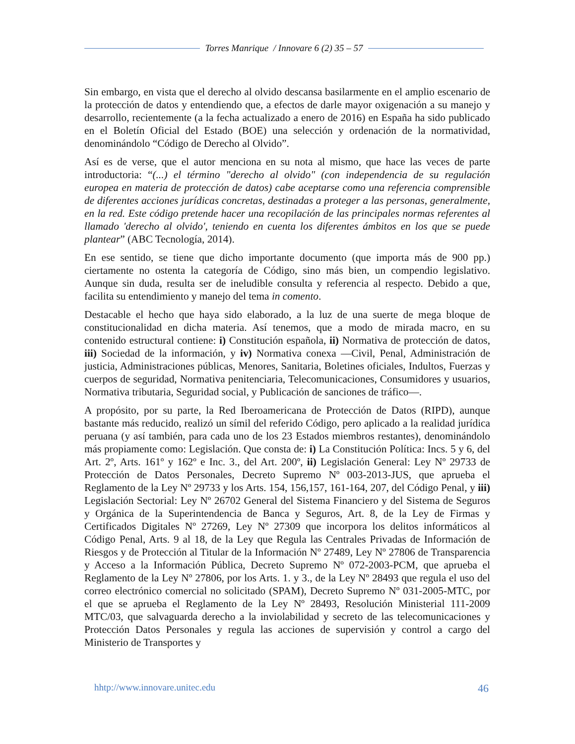Torres Manrique / Innovare 6 (2) 35 – 57
Sin embargo, en vista que el derecho al olvido descansa basilarmente en el amplio escenario de la protección de datos y entendiendo que, a efectos de darle mayor oxigenación a su manejo y desarrollo, recientemente (a la fecha actualizado a enero de 2016) en España ha sido publicado en el Boletín Oficial del Estado (BOE) una selección y ordenación de la normatividad, denominándolo “Código de Derecho al Olvido”.
Así es de verse, que el autor menciona en su nota al mismo, que hace las veces de parte introductoria: “(...) el término "derecho al olvido" (con independencia de su regulación europea en materia de protección de datos) cabe aceptarse como una referencia comprensible de diferentes acciones jurídicas concretas, destinadas a proteger a las personas, generalmente, en la red. Este código pretende hacer una recopilación de las principales normas referentes al llamado 'derecho al olvido', teniendo en cuenta los diferentes ámbitos en los que se puede plantear” (ABC Tecnología, 2014).
En ese sentido, se tiene que dicho importante documento (que importa más de 900 pp.) ciertamente no ostenta la categoría de Código, sino más bien, un compendio legislativo. Aunque sin duda, resulta ser de ineludible consulta y referencia al respecto. Debido a que, facilita su entendimiento y manejo del tema in comento.
Destacable el hecho que haya sido elaborado, a la luz de una suerte de mega bloque de constitucionalidad en dicha materia. Así tenemos, que a modo de mirada macro, en su contenido estructural contiene: i) Constitución española, ii) Normativa de protección de datos, iii) Sociedad de la información, y iv) Normativa conexa —Civil, Penal, Administración de justicia, Administraciones públicas, Menores, Sanitaria, Boletines oficiales, Indultos, Fuerzas y cuerpos de seguridad, Normativa penitenciaria, Telecomunicaciones, Consumidores y usuarios, Normativa tributaria, Seguridad social, y Publicación de sanciones de tráfico—.
A propósito, por su parte, la Red Iberoamericana de Protección de Datos (RIPD), aunque bastante más reducido, realizó un símil del referido Código, pero aplicado a la realidad jurídica peruana (y así también, para cada uno de los 23 Estados miembros restantes), denominándolo más propiamente como: Legislación. Que consta de: i) La Constitución Política: Incs. 5 y 6, del Art. 2º, Arts. 161º y 162º e Inc. 3., del Art. 200º, ii) Legislación General: Ley Nº 29733 de Protección de Datos Personales, Decreto Supremo Nº 003-2013-JUS, que aprueba el Reglamento de la Ley Nº 29733 y los Arts. 154, 156,157, 161-164, 207, del Código Penal, y iii) Legislación Sectorial: Ley Nº 26702 General del Sistema Financiero y del Sistema de Seguros y Orgánica de la Superintendencia de Banca y Seguros, Art. 8, de la Ley de Firmas y Certificados Digitales Nº 27269, Ley Nº 27309 que incorpora los delitos informáticos al Código Penal, Arts. 9 al 18, de la Ley que Regula las Centrales Privadas de Información de Riesgos y de Protección al Titular de la Información Nº 27489, Ley Nº 27806 de Transparencia y Acceso a la Información Pública, Decreto Supremo Nº 072-2003-PCM, que aprueba el Reglamento de la Ley Nº 27806, por los Arts. 1. y 3., de la Ley Nº 28493 que regula el uso del correo electrónico comercial no solicitado (SPAM), Decreto Supremo Nº 031-2005-MTC, por el que se aprueba el Reglamento de la Ley Nº 28493, Resolución Ministerial 111-2009 MTC/03, que salvaguarda derecho a la inviolabilidad y secreto de las telecomunicaciones y Protección Datos Personales y regula las acciones de supervisión y control a cargo del Ministerio de Transportes y
hhtp://www.innovare.unitec.edu 46